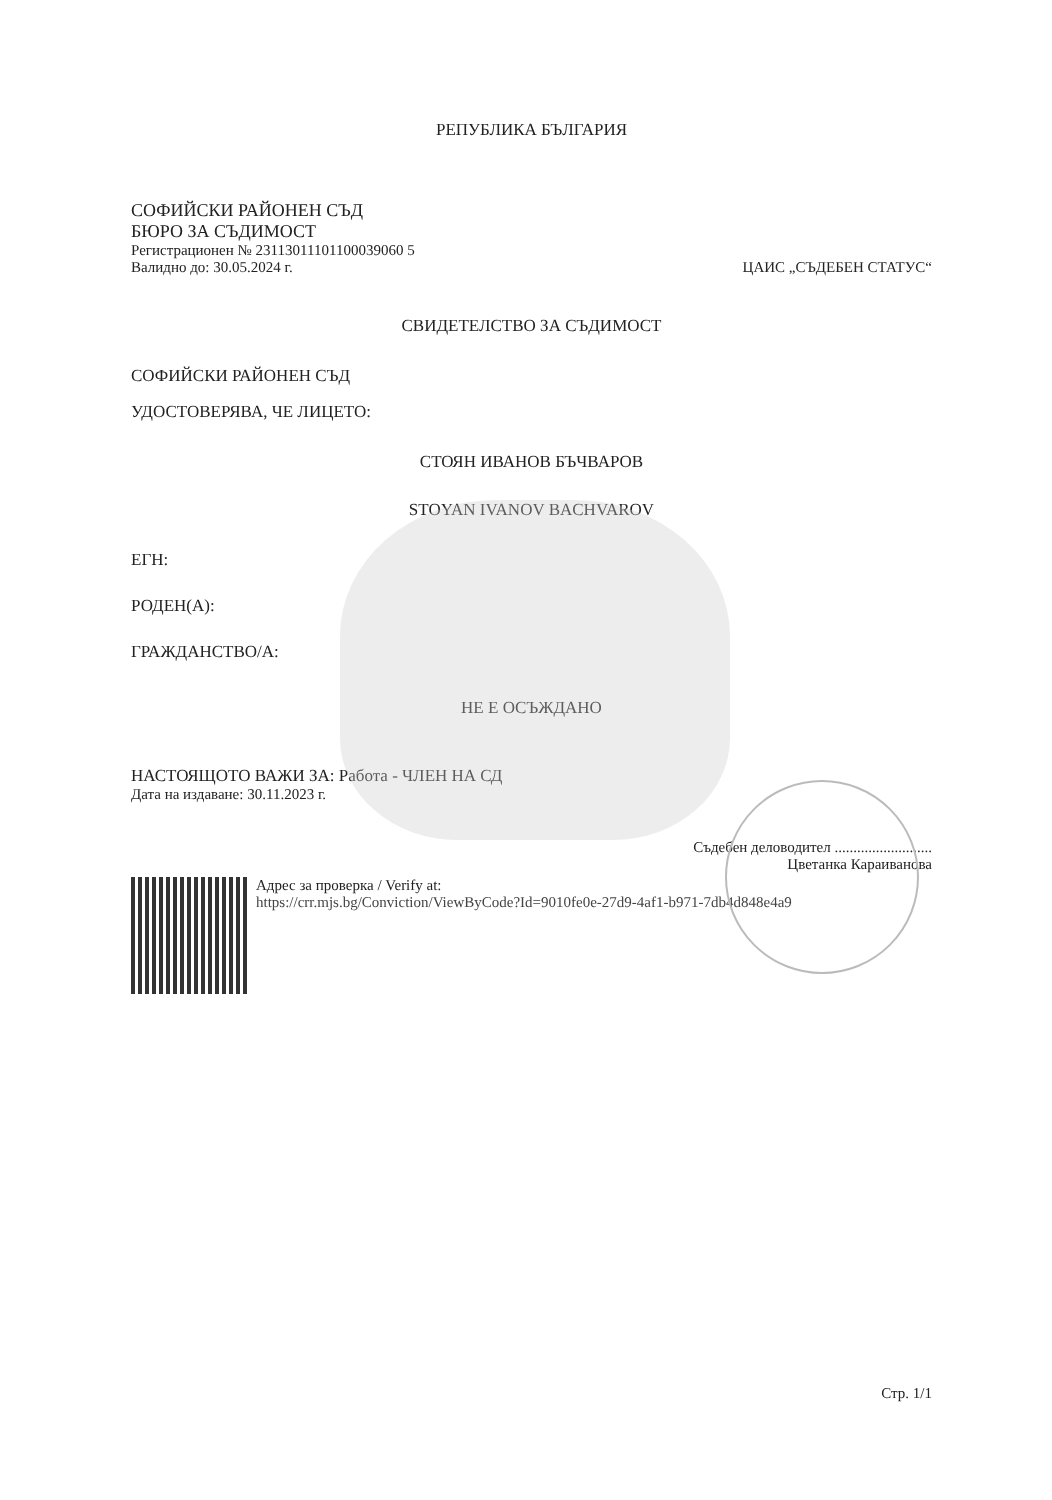РЕПУБЛИКА БЪЛГАРИЯ
СОФИЙСКИ РАЙОНЕН СЪД
БЮРО ЗА СЪДИМОСТ
Регистрационен № 23113011101100039060 5
Валидно до: 30.05.2024 г. ЦАИС „СЪДЕБЕН СТАТУС“
СВИДЕТЕЛСТВО ЗА СЪДИМОСТ
СОФИЙСКИ РАЙОНЕН СЪД
УДОСТОВЕРЯВА, ЧЕ ЛИЦЕТО:
СТОЯН ИВАНОВ БЪЧВАРОВ
STOYAN IVANOV BACHVAROV
ЕГН:
РОДЕН(А):
ГРАЖДАНСТВО/А:
НЕ Е ОСЪЖДАНО
НАСТОЯЩОТО ВАЖИ ЗА: Работа - ЧЛЕН НА СД
Дата на издаване: 30.11.2023 г.
Съдебен деловодител ..........................
Цветанка Караиванова
Адрес за проверка / Verify at:
https://crr.mjs.bg/Conviction/ViewByCode?Id=9010fe0e-27d9-4af1-b971-7db4d848e4a9
Стр. 1/1